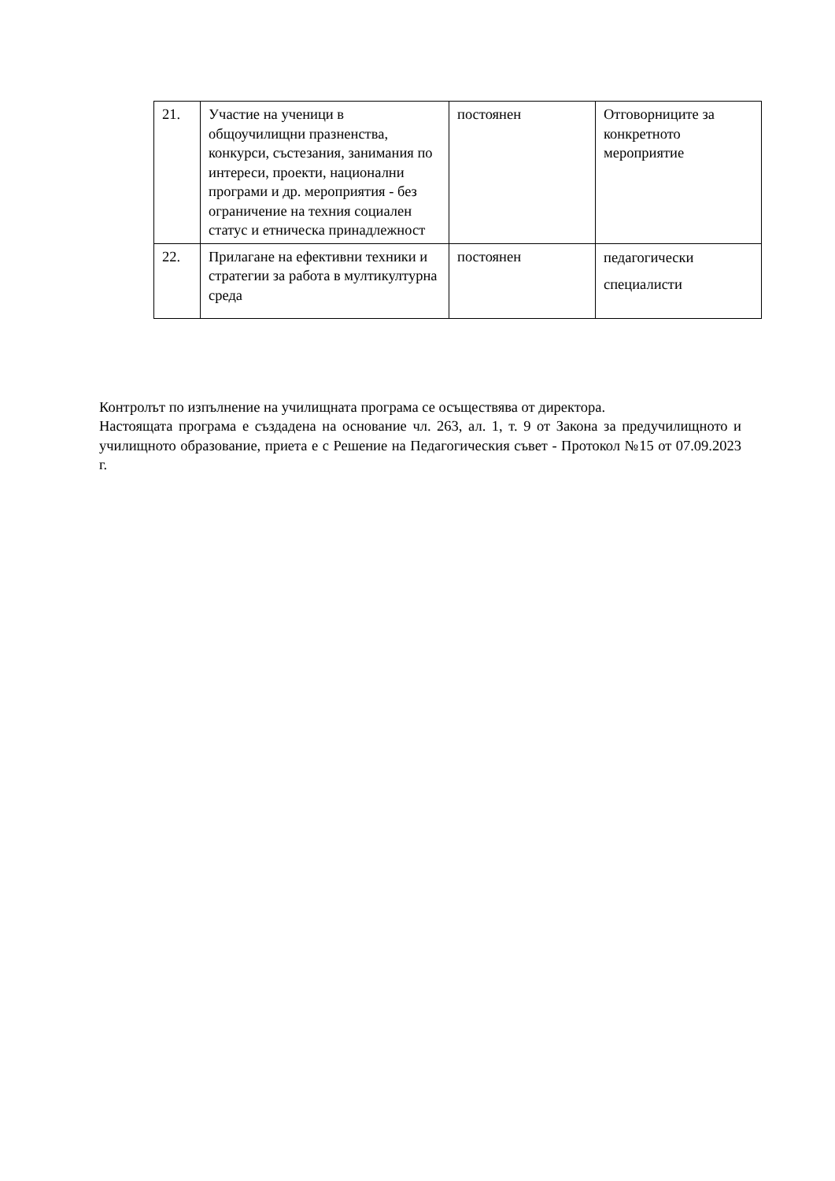| 21. | Участие на ученици в общоучилищни празненства, конкурси, състезания, занимания по интереси, проекти, национални програми и др. мероприятия - без ограничение на техния социален статус и етническа принадлежност | постоянен | Отговорниците за конкретното мероприятие |
| 22. | Прилагане на ефективни техники и стратегии за работа в мултикултурна среда | постоянен | педагогически специалисти |
Контролът по изпълнение на училищната програма се осъществява от директора.
Настоящата програма е създадена на основание чл. 263, ал. 1, т. 9 от Закона за предучилищното и училищното образование, приета е с Решение на Педагогическия съвет - Протокол №15 от 07.09.2023 г.